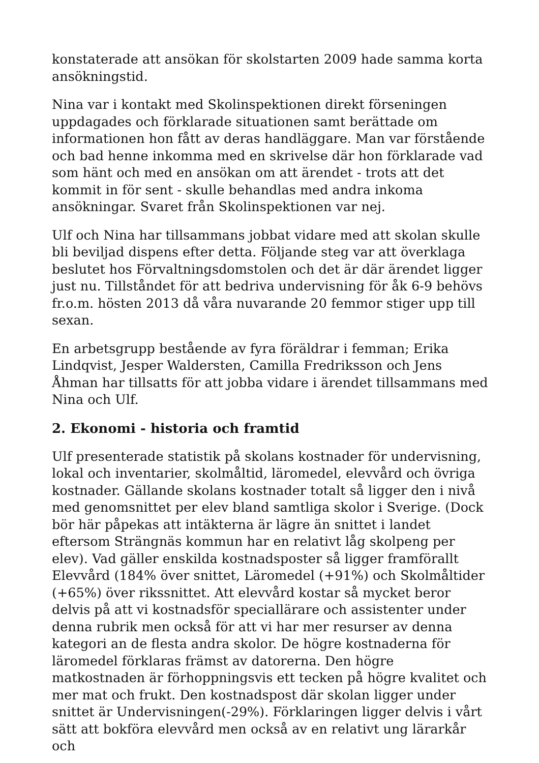konstaterade att ansökan för skolstarten 2009 hade samma korta ansökningstid.
Nina var i kontakt med Skolinspektionen direkt förseningen uppdagades och förklarade situationen samt berättade om informationen hon fått av deras handläggare. Man var förstående och bad henne inkomma med en skrivelse där hon förklarade vad som hänt och med en ansökan om att ärendet - trots att det kommit in för sent - skulle behandlas med andra inkoma ansökningar. Svaret från Skolinspektionen var nej.
Ulf och Nina har tillsammans jobbat vidare med att skolan skulle bli beviljad dispens efter detta. Följande steg var att överklaga beslutet hos Förvaltningsdomstolen och det är där ärendet ligger just nu. Tillståndet för att bedriva undervisning för åk 6-9 behövs fr.o.m. hösten 2013 då våra nuvarande 20 femmor stiger upp till sexan.
En arbetsgrupp bestående av fyra föräldrar i femman; Erika Lindqvist, Jesper Waldersten, Camilla Fredriksson och Jens Åhman har tillsatts för att jobba vidare i ärendet tillsammans med Nina och Ulf.
2. Ekonomi - historia och framtid
Ulf presenterade statistik på skolans kostnader för undervisning, lokal och inventarier, skolmåltid, läromedel, elevvård och övriga kostnader. Gällande skolans kostnader totalt så ligger den i nivå med genomsnittet per elev bland samtliga skolor i Sverige. (Dock bör här påpekas att intäkterna är lägre än snittet i landet eftersom Strängnäs kommun har en relativt låg skolpeng per elev). Vad gäller enskilda kostnadsposter så ligger framförallt Elevvård (184% över snittet, Läromedel (+91%) och Skolmåltider (+65%) över rikssnittet. Att elevvård kostar så mycket beror delvis på att vi kostnadsför speciallärare och assistenter under denna rubrik men också för att vi har mer resurser av denna kategori an de flesta andra skolor. De högre kostnaderna för läromedel förklaras främst av datorerna. Den högre matkostnaden är förhoppningsvis ett tecken på högre kvalitet och mer mat och frukt. Den kostnadspost där skolan ligger under snittet är Undervisningen(-29%). Förklaringen ligger delvis i vårt sätt att bokföra elevvård men också av en relativt ung lärarkår och